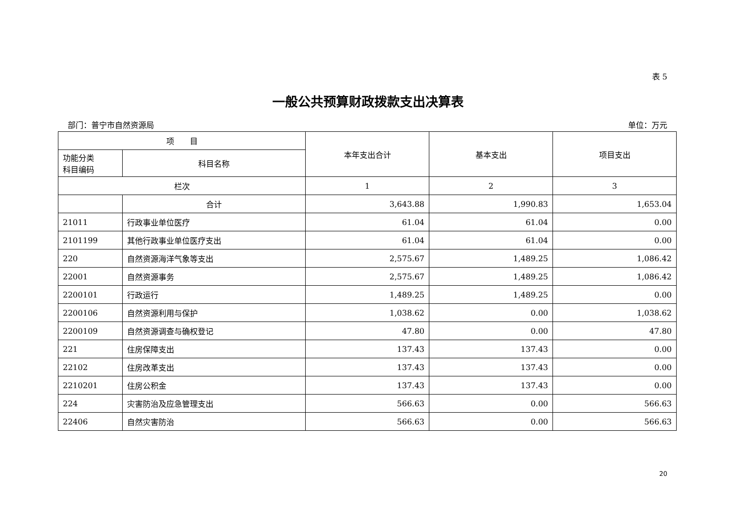表 5
一般公共预算财政拨款支出决算表
部门：普宁市自然资源局 单位：万元
| 项 目 | | 本年支出合计 | 基本支出 | 项目支出 |
| --- | --- | --- | --- | --- |
| 功能分类 科目编码 | 科目名称 | | | |
| 栏次 | | 1 | 2 | 3 |
| | 合计 | 3,643.88 | 1,990.83 | 1,653.04 |
| 21011 | 行政事业单位医疗 | 61.04 | 61.04 | 0.00 |
| 2101199 | 其他行政事业单位医疗支出 | 61.04 | 61.04 | 0.00 |
| 220 | 自然资源海洋气象等支出 | 2,575.67 | 1,489.25 | 1,086.42 |
| 22001 | 自然资源事务 | 2,575.67 | 1,489.25 | 1,086.42 |
| 2200101 | 行政运行 | 1,489.25 | 1,489.25 | 0.00 |
| 2200106 | 自然资源利用与保护 | 1,038.62 | 0.00 | 1,038.62 |
| 2200109 | 自然资源调查与确权登记 | 47.80 | 0.00 | 47.80 |
| 221 | 住房保障支出 | 137.43 | 137.43 | 0.00 |
| 22102 | 住房改革支出 | 137.43 | 137.43 | 0.00 |
| 2210201 | 住房公积金 | 137.43 | 137.43 | 0.00 |
| 224 | 灾害防治及应急管理支出 | 566.63 | 0.00 | 566.63 |
| 22406 | 自然灾害防治 | 566.63 | 0.00 | 566.63 |
20